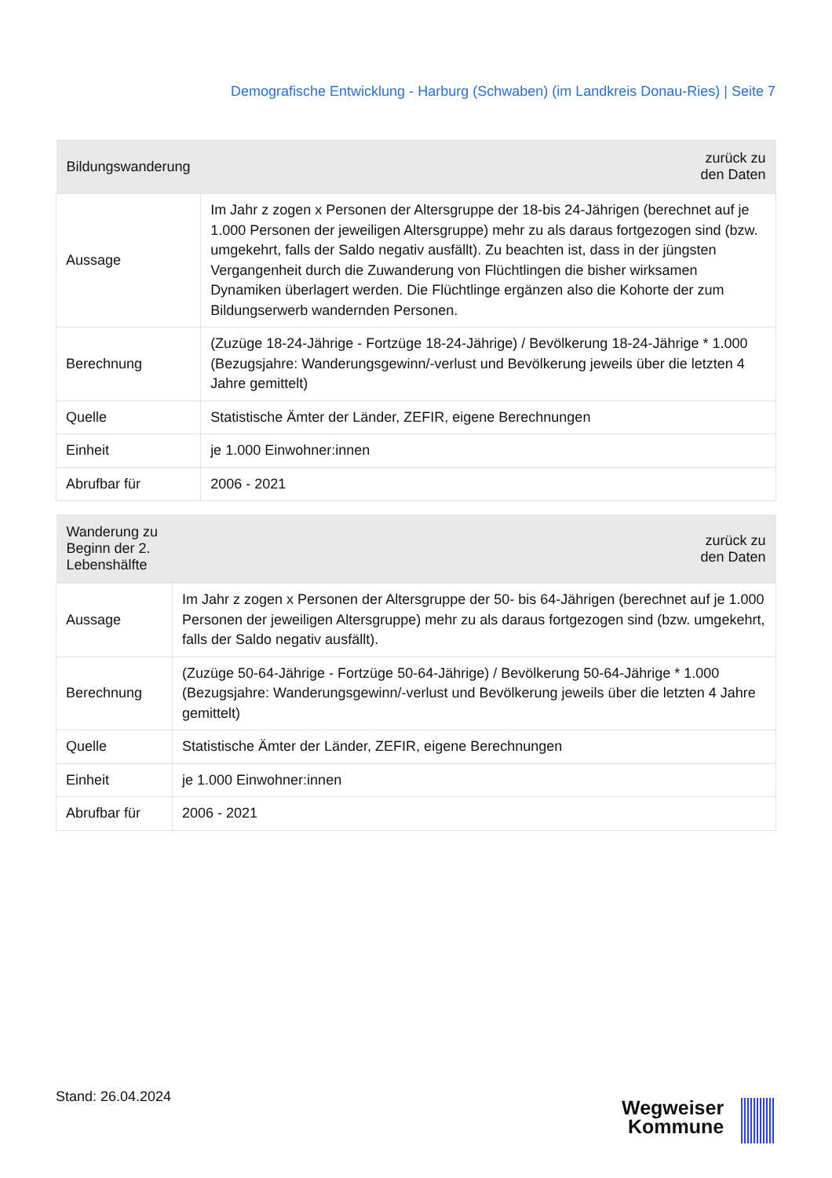Demografische Entwicklung - Harburg (Schwaben) (im Landkreis Donau-Ries) | Seite 7
| Bildungswanderung | zurück zu den Daten |
| --- | --- |
| Aussage | Im Jahr z zogen x Personen der Altersgruppe der 18-bis 24-Jährigen (berechnet auf je 1.000 Personen der jeweiligen Altersgruppe) mehr zu als daraus fortgezogen sind (bzw. umgekehrt, falls der Saldo negativ ausfällt). Zu beachten ist, dass in der jüngsten Vergangenheit durch die Zuwanderung von Flüchtlingen die bisher wirksamen Dynamiken überlagert werden. Die Flüchtlinge ergänzen also die Kohorte der zum Bildungserwerb wandernden Personen. |
| Berechnung | (Zuzüge 18-24-Jährige - Fortzüge 18-24-Jährige) / Bevölkerung 18-24-Jährige * 1.000 (Bezugsjahre: Wanderungsgewinn/-verlust und Bevölkerung jeweils über die letzten 4 Jahre gemittelt) |
| Quelle | Statistische Ämter der Länder, ZEFIR, eigene Berechnungen |
| Einheit | je 1.000 Einwohner:innen |
| Abrufbar für | 2006 - 2021 |
| Wanderung zu Beginn der 2. Lebenshälfte | zurück zu den Daten |
| --- | --- |
| Aussage | Im Jahr z zogen x Personen der Altersgruppe der 50- bis 64-Jährigen (berechnet auf je 1.000 Personen der jeweiligen Altersgruppe) mehr zu als daraus fortgezogen sind (bzw. umgekehrt, falls der Saldo negativ ausfällt). |
| Berechnung | (Zuzüge 50-64-Jährige - Fortzüge 50-64-Jährige) / Bevölkerung 50-64-Jährige * 1.000 (Bezugsjahre: Wanderungsgewinn/-verlust und Bevölkerung jeweils über die letzten 4 Jahre gemittelt) |
| Quelle | Statistische Ämter der Länder, ZEFIR, eigene Berechnungen |
| Einheit | je 1.000 Einwohner:innen |
| Abrufbar für | 2006 - 2021 |
Stand: 26.04.2024
Wegweiser
Kommune